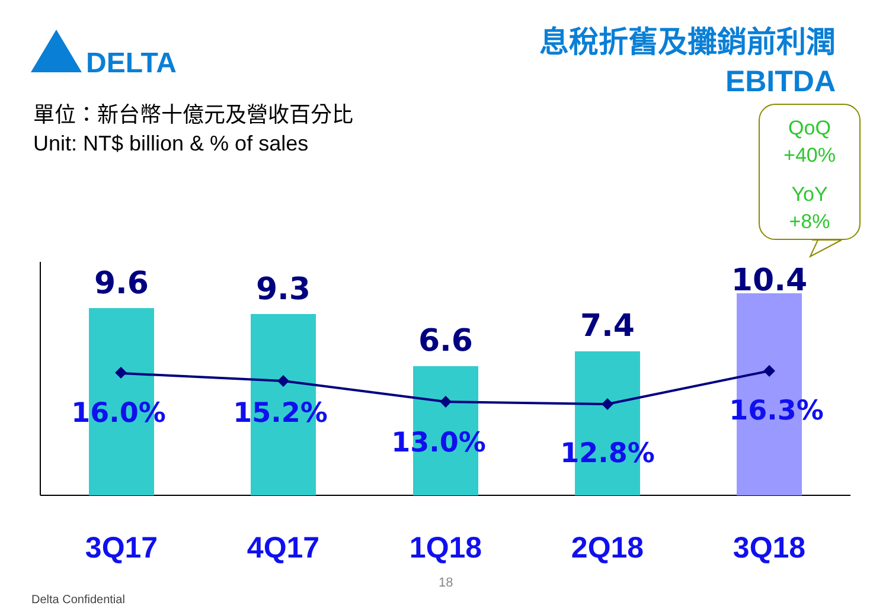DELTA
9.6
9.3
6.6
7.4
10.4
16.0%
15.2%
13.0%
12.8%
16.3%
息稅折舊及攤銷前利潤
EBITDA
單位：新台幣十億元及營收百分比
Unit: NT$ billion & % of sales
QoQ
+40%
YoY
+8%
3Q17 4Q17 1Q18 2Q18 3Q18
18
Delta Confidential